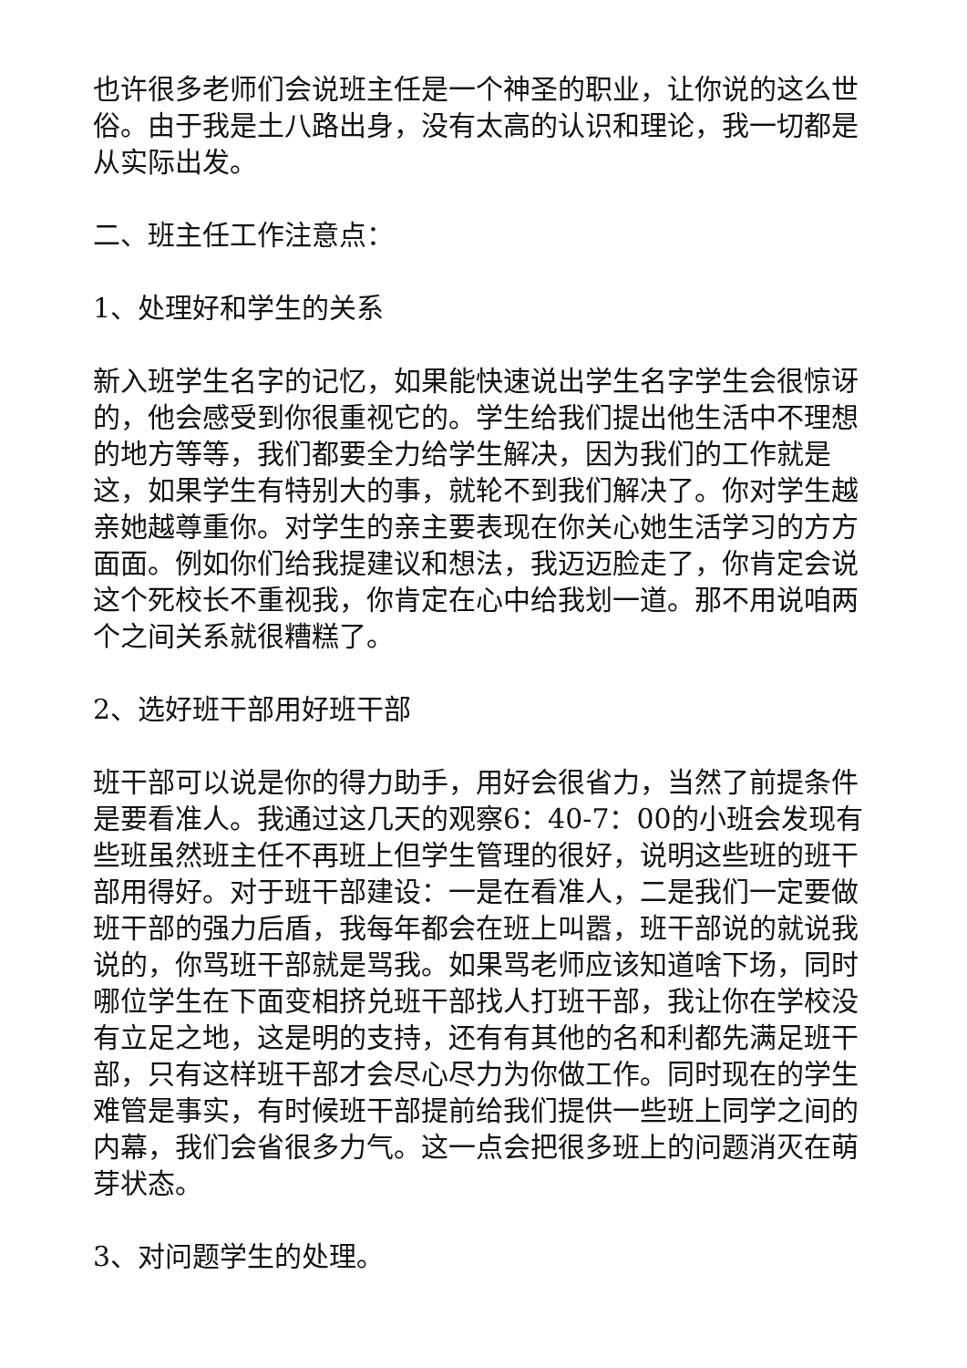也许很多老师们会说班主任是一个神圣的职业，让你说的这么世俗。由于我是土八路出身，没有太高的认识和理论，我一切都是从实际出发。
二、班主任工作注意点：
1、处理好和学生的关系
新入班学生名字的记忆，如果能快速说出学生名字学生会很惊讶的，他会感受到你很重视它的。学生给我们提出他生活中不理想的地方等等，我们都要全力给学生解决，因为我们的工作就是这，如果学生有特别大的事，就轮不到我们解决了。你对学生越亲她越尊重你。对学生的亲主要表现在你关心她生活学习的方方面面。例如你们给我提建议和想法，我迈迈脸走了，你肯定会说这个死校长不重视我，你肯定在心中给我划一道。那不用说咱两个之间关系就很糟糕了。
2、选好班干部用好班干部
班干部可以说是你的得力助手，用好会很省力，当然了前提条件是要看准人。我通过这几天的观察6：40-7：00的小班会发现有些班虽然班主任不再班上但学生管理的很好，说明这些班的班干部用得好。对于班干部建设：一是在看准人，二是我们一定要做班干部的强力后盾，我每年都会在班上叫嚣，班干部说的就说我说的，你骂班干部就是骂我。如果骂老师应该知道啥下场，同时哪位学生在下面变相挤兑班干部找人打班干部，我让你在学校没有立足之地，这是明的支持，还有有其他的名和利都先满足班干部，只有这样班干部才会尽心尽力为你做工作。同时现在的学生难管是事实，有时候班干部提前给我们提供一些班上同学之间的内幕，我们会省很多力气。这一点会把很多班上的问题消灭在萌芽状态。
3、对问题学生的处理。